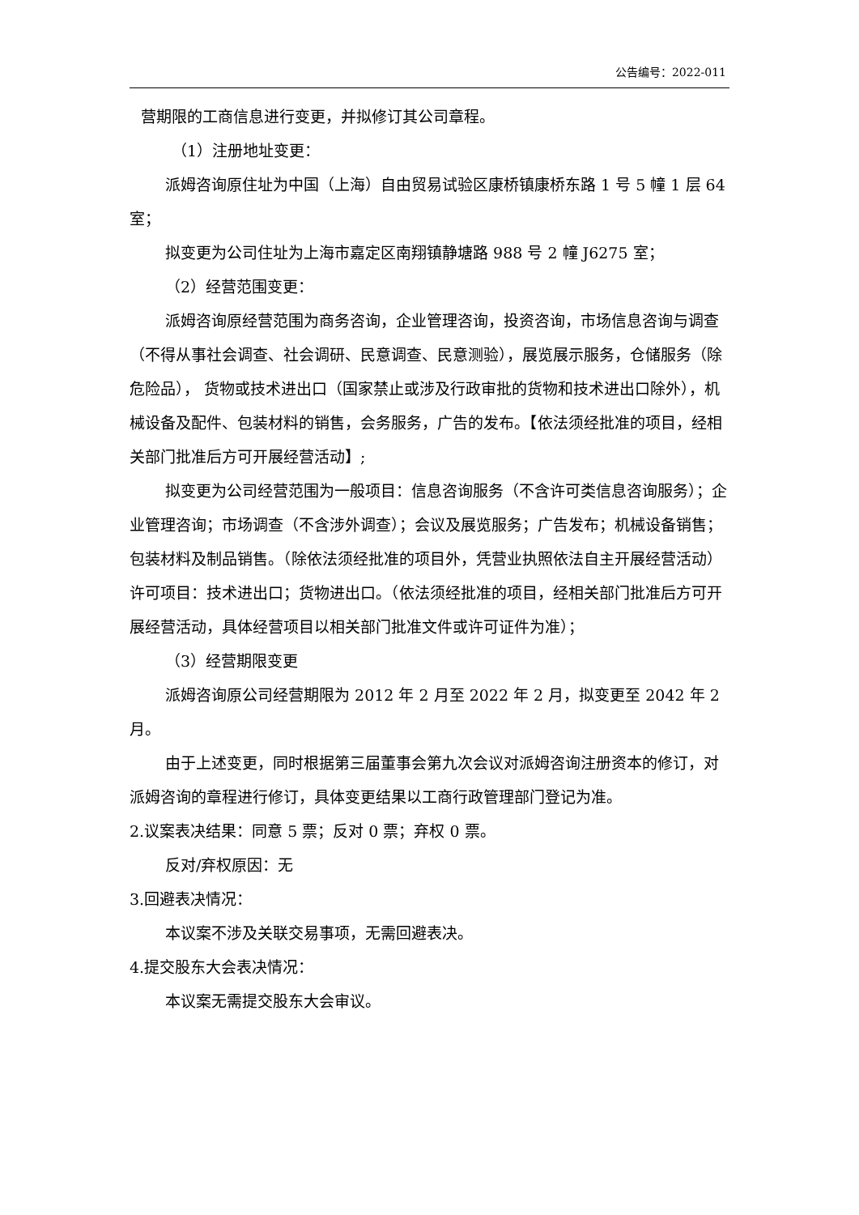公告编号：2022-011
营期限的工商信息进行变更，并拟修订其公司章程。
（1）注册地址变更：
派姆咨询原住址为中国（上海）自由贸易试验区康桥镇康桥东路 1 号 5 幢 1 层 64 室；
拟变更为公司住址为上海市嘉定区南翔镇静塘路 988 号 2 幢 J6275 室；
（2）经营范围变更：
派姆咨询原经营范围为商务咨询，企业管理咨询，投资咨询，市场信息咨询与调查（不得从事社会调查、社会调研、民意调查、民意测验），展览展示服务，仓储服务（除危险品）， 货物或技术进出口（国家禁止或涉及行政审批的货物和技术进出口除外），机械设备及配件、包装材料的销售，会务服务，广告的发布。【依法须经批准的项目，经相关部门批准后方可开展经营活动】;
拟变更为公司经营范围为一般项目：信息咨询服务（不含许可类信息咨询服务）；企业管理咨询；市场调查（不含涉外调查）；会议及展览服务；广告发布；机械设备销售；包装材料及制品销售。（除依法须经批准的项目外，凭营业执照依法自主开展经营活动）许可项目：技术进出口；货物进出口。（依法须经批准的项目，经相关部门批准后方可开展经营活动，具体经营项目以相关部门批准文件或许可证件为准）；
（3）经营期限变更
派姆咨询原公司经营期限为 2012 年 2 月至 2022 年 2 月，拟变更至 2042 年 2 月。
由于上述变更，同时根据第三届董事会第九次会议对派姆咨询注册资本的修订，对派姆咨询的章程进行修订，具体变更结果以工商行政管理部门登记为准。
2.议案表决结果：同意 5 票；反对 0 票；弃权 0 票。
反对/弃权原因：无
3.回避表决情况：
本议案不涉及关联交易事项，无需回避表决。
4.提交股东大会表决情况：
本议案无需提交股东大会审议。